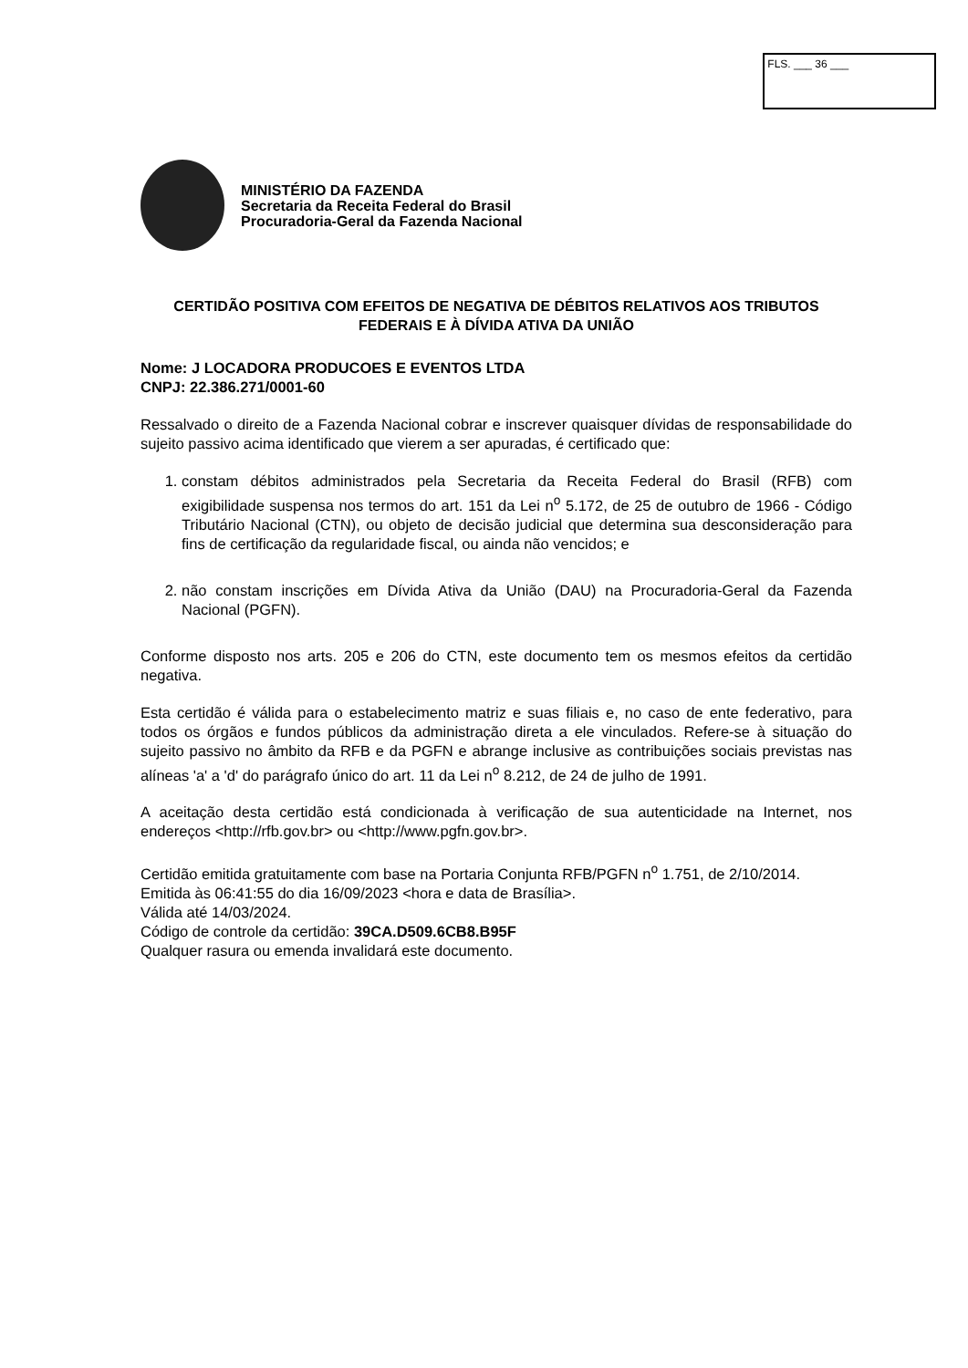FLS. ___ 36 ___
MINISTÉRIO DA FAZENDA
Secretaria da Receita Federal do Brasil
Procuradoria-Geral da Fazenda Nacional
CERTIDÃO POSITIVA COM EFEITOS DE NEGATIVA DE DÉBITOS RELATIVOS AOS TRIBUTOS FEDERAIS E À DÍVIDA ATIVA DA UNIÃO
Nome: J LOCADORA PRODUCOES E EVENTOS LTDA
CNPJ: 22.386.271/0001-60
Ressalvado o direito de a Fazenda Nacional cobrar e inscrever quaisquer dívidas de responsabilidade do sujeito passivo acima identificado que vierem a ser apuradas, é certificado que:
1. constam débitos administrados pela Secretaria da Receita Federal do Brasil (RFB) com exigibilidade suspensa nos termos do art. 151 da Lei n<sup>o</sup> 5.172, de 25 de outubro de 1966 - Código Tributário Nacional (CTN), ou objeto de decisão judicial que determina sua desconsideração para fins de certificação da regularidade fiscal, ou ainda não vencidos; e
2. não constam inscrições em Dívida Ativa da União (DAU) na Procuradoria-Geral da Fazenda Nacional (PGFN).
Conforme disposto nos arts. 205 e 206 do CTN, este documento tem os mesmos efeitos da certidão negativa.
Esta certidão é válida para o estabelecimento matriz e suas filiais e, no caso de ente federativo, para todos os órgãos e fundos públicos da administração direta a ele vinculados. Refere-se à situação do sujeito passivo no âmbito da RFB e da PGFN e abrange inclusive as contribuições sociais previstas nas alíneas 'a' a 'd' do parágrafo único do art. 11 da Lei n<sup>o</sup> 8.212, de 24 de julho de 1991.
A aceitação desta certidão está condicionada à verificação de sua autenticidade na Internet, nos endereços <http://rfb.gov.br> ou <http://www.pgfn.gov.br>.
Certidão emitida gratuitamente com base na Portaria Conjunta RFB/PGFN n<sup>o</sup> 1.751, de 2/10/2014.
Emitida às 06:41:55 do dia 16/09/2023 <hora e data de Brasília>.
Válida até 14/03/2024.
Código de controle da certidão: 39CA.D509.6CB8.B95F
Qualquer rasura ou emenda invalidará este documento.